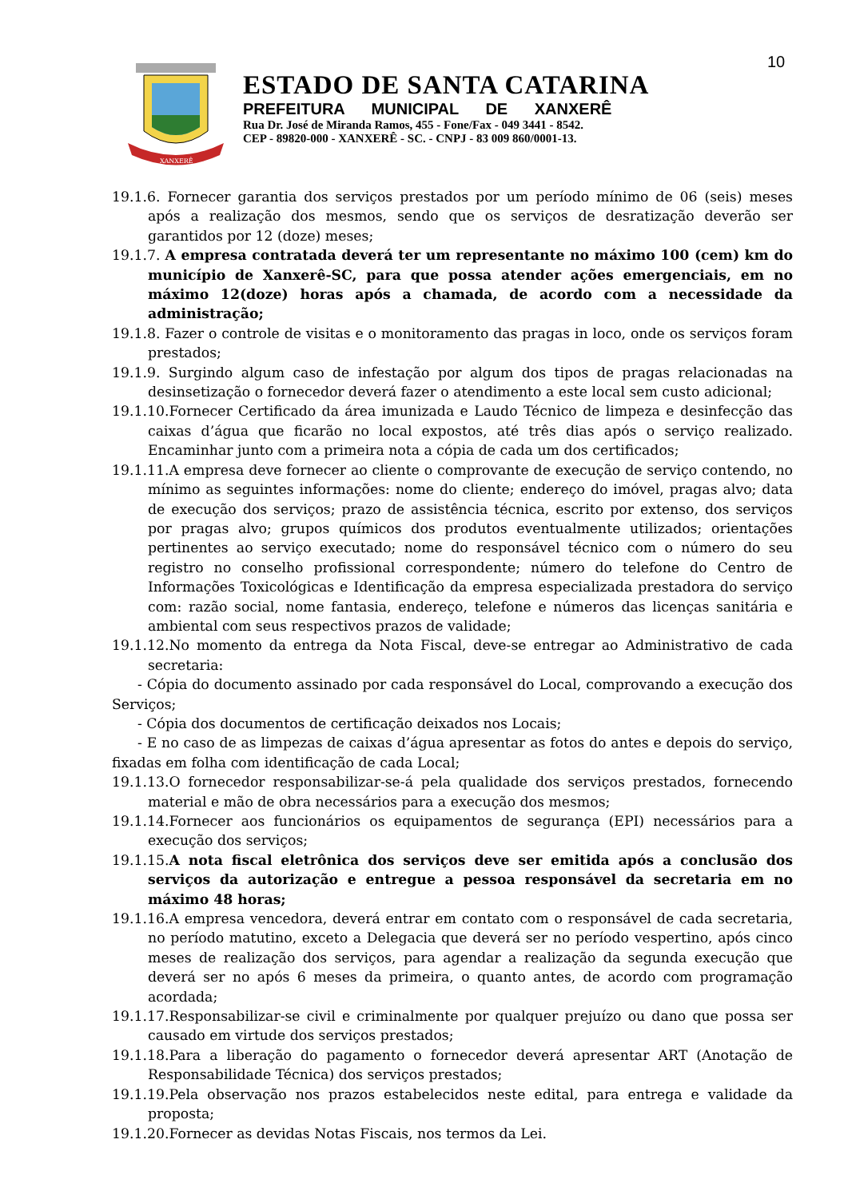10
XANXERÊ
ESTADO DE SANTA CATARINA
PREFEITURA MUNICIPAL DE XANXERÊ
Rua Dr. José de Miranda Ramos, 455 - Fone/Fax - 049 3441 - 8542.
CEP - 89820-000 - XANXERÊ - SC. - CNPJ - 83 009 860/0001-13.
19.1.6. Fornecer garantia dos serviços prestados por um período mínimo de 06 (seis) meses após a realização dos mesmos, sendo que os serviços de desratização deverão ser garantidos por 12 (doze) meses;
19.1.7. A empresa contratada deverá ter um representante no máximo 100 (cem) km do município de Xanxerê-SC, para que possa atender ações emergenciais, em no máximo 12(doze) horas após a chamada, de acordo com a necessidade da administração;
19.1.8. Fazer o controle de visitas e o monitoramento das pragas in loco, onde os serviços foram prestados;
19.1.9. Surgindo algum caso de infestação por algum dos tipos de pragas relacionadas na desinsetização o fornecedor deverá fazer o atendimento a este local sem custo adicional;
19.1.10.Fornecer Certificado da área imunizada e Laudo Técnico de limpeza e desinfecção das caixas d’água que ficarão no local expostos, até três dias após o serviço realizado. Encaminhar junto com a primeira nota a cópia de cada um dos certificados;
19.1.11.A empresa deve fornecer ao cliente o comprovante de execução de serviço contendo, no mínimo as seguintes informações: nome do cliente; endereço do imóvel, pragas alvo; data de execução dos serviços; prazo de assistência técnica, escrito por extenso, dos serviços por pragas alvo; grupos químicos dos produtos eventualmente utilizados; orientações pertinentes ao serviço executado; nome do responsável técnico com o número do seu registro no conselho profissional correspondente; número do telefone do Centro de Informações Toxicológicas e Identificação da empresa especializada prestadora do serviço com: razão social, nome fantasia, endereço, telefone e números das licenças sanitária e ambiental com seus respectivos prazos de validade;
19.1.12.No momento da entrega da Nota Fiscal, deve-se entregar ao Administrativo de cada secretaria:
- Cópia do documento assinado por cada responsável do Local, comprovando a execução dos Serviços;
- Cópia dos documentos de certificação deixados nos Locais;
- E no caso de as limpezas de caixas d’água apresentar as fotos do antes e depois do serviço, fixadas em folha com identificação de cada Local;
19.1.13.O fornecedor responsabilizar-se-á pela qualidade dos serviços prestados, fornecendo material e mão de obra necessários para a execução dos mesmos;
19.1.14.Fornecer aos funcionários os equipamentos de segurança (EPI) necessários para a execução dos serviços;
19.1.15.A nota fiscal eletrônica dos serviços deve ser emitida após a conclusão dos serviços da autorização e entregue a pessoa responsável da secretaria em no máximo 48 horas;
19.1.16.A empresa vencedora, deverá entrar em contato com o responsável de cada secretaria, no período matutino, exceto a Delegacia que deverá ser no período vespertino, após cinco meses de realização dos serviços, para agendar a realização da segunda execução que deverá ser no após 6 meses da primeira, o quanto antes, de acordo com programação acordada;
19.1.17.Responsabilizar-se civil e criminalmente por qualquer prejuízo ou dano que possa ser causado em virtude dos serviços prestados;
19.1.18.Para a liberação do pagamento o fornecedor deverá apresentar ART (Anotação de Responsabilidade Técnica) dos serviços prestados;
19.1.19.Pela observação nos prazos estabelecidos neste edital, para entrega e validade da proposta;
19.1.20.Fornecer as devidas Notas Fiscais, nos termos da Lei.